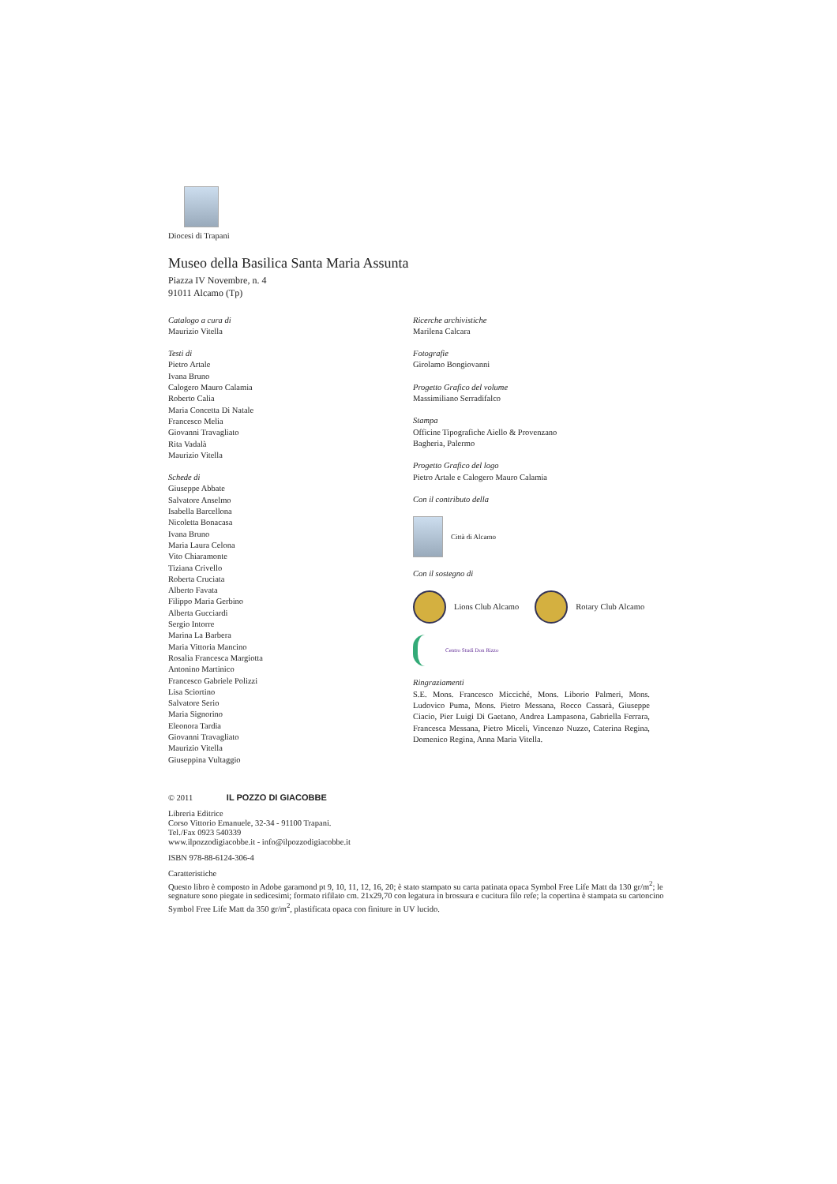Diocesi di Trapani
Museo della Basilica Santa Maria Assunta
Piazza IV Novembre, n. 4
91011 Alcamo (Tp)
Catalogo a cura di
Maurizio Vitella
Testi di
Pietro Artale
Ivana Bruno
Calogero Mauro Calamia
Roberto Calia
Maria Concetta Di Natale
Francesco Melia
Giovanni Travagliato
Rita Vadalà
Maurizio Vitella
Schede di
Giuseppe Abbate
Salvatore Anselmo
Isabella Barcellona
Nicoletta Bonacasa
Ivana Bruno
Maria Laura Celona
Vito Chiaramonte
Tiziana Crivello
Roberta Cruciata
Alberto Favata
Filippo Maria Gerbino
Alberta Gucciardi
Sergio Intorre
Marina La Barbera
Maria Vittoria Mancino
Rosalia Francesca Margiotta
Antonino Martinico
Francesco Gabriele Polizzi
Lisa Sciortino
Salvatore Serio
Maria Signorino
Eleonora Tardia
Giovanni Travagliato
Maurizio Vitella
Giuseppina Vultaggio
Ricerche archivistiche
Marilena Calcara
Fotografie
Girolamo Bongiovanni
Progetto Grafico del volume
Massimiliano Serradifalco
Stampa
Officine Tipografiche Aiello & Provenzano
Bagheria, Palermo
Progetto Grafico del logo
Pietro Artale e Calogero Mauro Calamia
Con il contributo della
Città di Alcamo
Con il sostegno di
Lions Club Alcamo
Rotary Club Alcamo
Centro Studi Don Rizzo
Ringraziamenti
S.E. Mons. Francesco Micciché, Mons. Liborio Palmeri, Mons. Ludovico Puma, Mons. Pietro Messana, Rocco Cassarà, Giuseppe Ciacio, Pier Luigi Di Gaetano, Andrea Lampasona, Gabriella Ferrara, Francesca Messana, Pietro Miceli, Vincenzo Nuzzo, Caterina Regina, Domenico Regina, Anna Maria Vitella.
© 2011 IL POZZO DI GIACOBBE
Libreria Editrice
Corso Vittorio Emanuele, 32-34 - 91100 Trapani.
Tel./Fax 0923 540339
www.ilpozzodigiacobbe.it - info@ilpozzodigiacobbe.it
ISBN 978-88-6124-306-4
Caratteristiche
Questo libro è composto in Adobe garamond pt 9, 10, 11, 12, 16, 20; è stato stampato su carta patinata opaca Symbol Free Life Matt da 130 gr/m<sup>2</sup>; le segnature sono piegate in sedicesimi; formato rifilato cm. 21x29,70 con legatura in brossura e cucitura filo refe; la copertina è stampata su cartoncino Symbol Free Life Matt da 350 gr/m<sup>2</sup>, plastificata opaca con finiture in UV lucido.